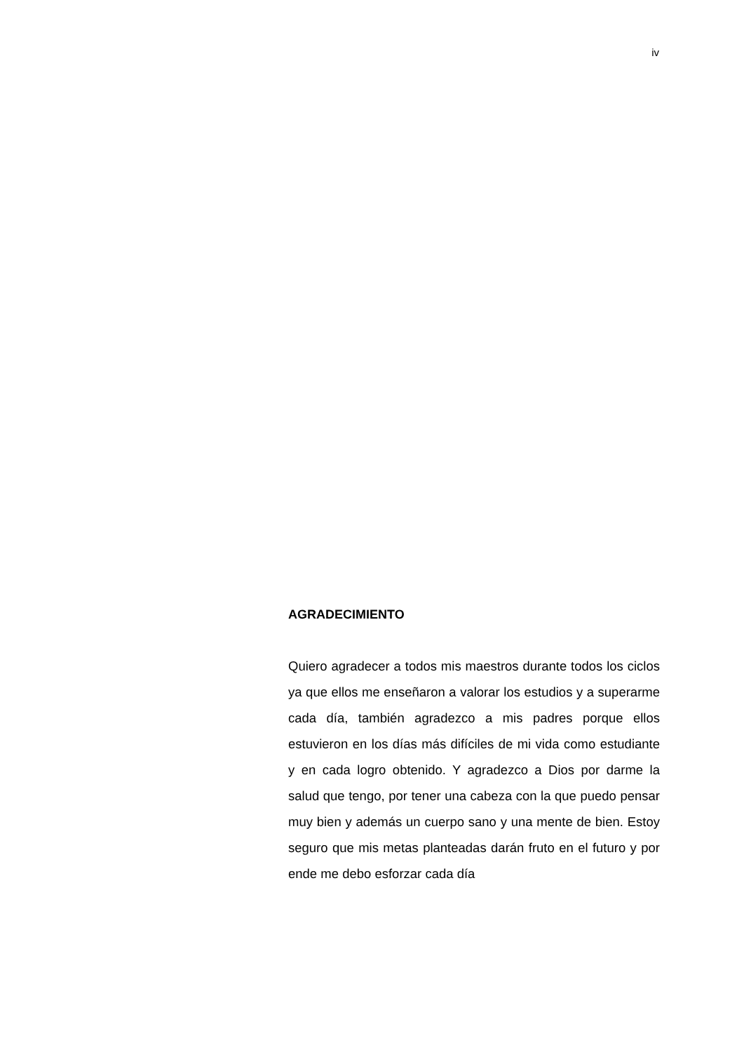iv
AGRADECIMIENTO
Quiero agradecer a todos mis maestros durante todos los ciclos ya que ellos me enseñaron a valorar los estudios y a superarme cada día, también agradezco a mis padres porque ellos estuvieron en los días más difíciles de mi vida como estudiante y en cada logro obtenido. Y agradezco a Dios por darme la salud que tengo, por tener una cabeza con la que puedo pensar muy bien y además un cuerpo sano y una mente de bien. Estoy seguro que mis metas planteadas darán fruto en el futuro y por ende me debo esforzar cada día